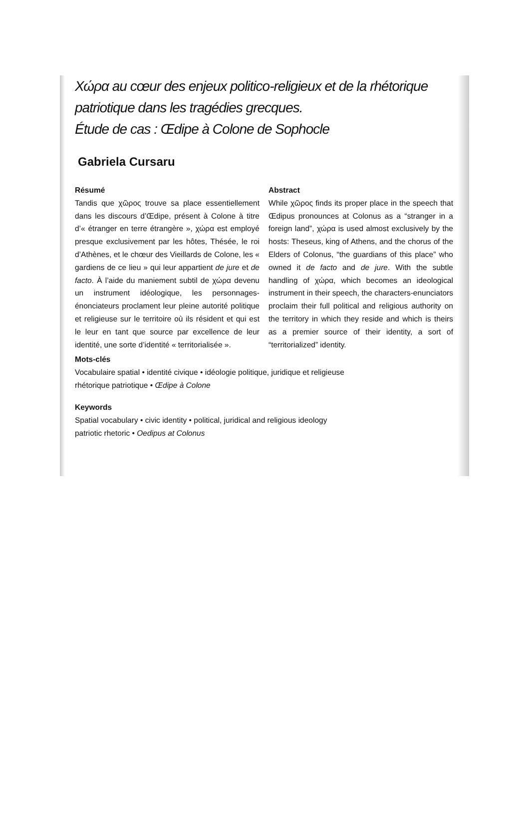Χώρα au cœur des enjeux politico-religieux et de la rhétorique patriotique dans les tragédies grecques.
Étude de cas : Œdipe à Colone de Sophocle
Gabriela Cursaru
Résumé
Tandis que χῶρος trouve sa place essentiellement dans les discours d’Œdipe, présent à Colone à titre d’« étranger en terre étrangère », χώρα est employé presque exclusivement par les hôtes, Thésée, le roi d’Athènes, et le chœur des Vieillards de Colone, les « gardiens de ce lieu » qui leur appartient de jure et de facto. À l’aide du maniement subtil de χώρα devenu un instrument idéologique, les personnages-énonciateurs proclament leur pleine autorité politique et religieuse sur le territoire où ils résident et qui est le leur en tant que source par excellence de leur identité, une sorte d’identité « territorialisée ».
Abstract
While χῶρος finds its proper place in the speech that Œdipus pronounces at Colonus as a “stranger in a foreign land”, χώρα is used almost exclusively by the hosts: Theseus, king of Athens, and the chorus of the Elders of Colonus, “the guardians of this place” who owned it de facto and de jure. With the subtle handling of χώρα, which becomes an ideological instrument in their speech, the characters-enunciators proclaim their full political and religious authority on the territory in which they reside and which is theirs as a premier source of their identity, a sort of “territorialized” identity.
Mots-clés
Vocabulaire spatial • identité civique • idéologie politique, juridique et religieuse
rhétorique patriotique • Œdipe à Colone
Keywords
Spatial vocabulary • civic identity • political, juridical and religious ideology
patriotic rhetoric • Oedipus at Colonus